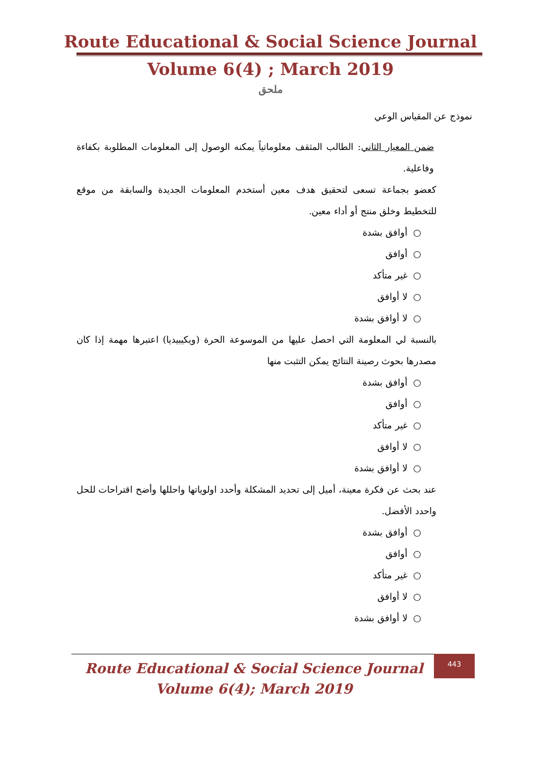Route Educational & Social Science Journal
Volume 6(4) ; March 2019
ملحق
نموذج عن المقياس الوعي
ضمن المعيار الثاني: الطالب المثقف معلوماتياً يمكنه الوصول إلى المعلومات المطلوبة بكفاءة وفاعلية.
كعضو بجماعة تسعى لتحقيق هدف معين أستخدم المعلومات الجديدة والسابقة من موقع للتخطيط وخلق منتج أو أداء معين.
○ أوافق بشدة
○ أوافق
○ غير متأكد
○ لا أوافق
○ لا أوافق بشدة
بالنسبة لي المعلومة التي احصل عليها من الموسوعة الحرة (ويكيبيديا) اعتبرها مهمة إذا كان مصدرها بحوث رصينة النتائج يمكن التثبت منها
○ أوافق بشدة
○ أوافق
○ غير متأكد
○ لا أوافق
○ لا أوافق بشدة
عند بحث عن فكرة معينة، أميل إلى تحديد المشكلة وأحدد اولوياتها واحللها وأضح اقتراحات للحل واحدد الأفضل.
○ أوافق بشدة
○ أوافق
○ غير متأكد
○ لا أوافق
○ لا أوافق بشدة
Route Educational & Social Science Journal
Volume 6(4); March 2019
443